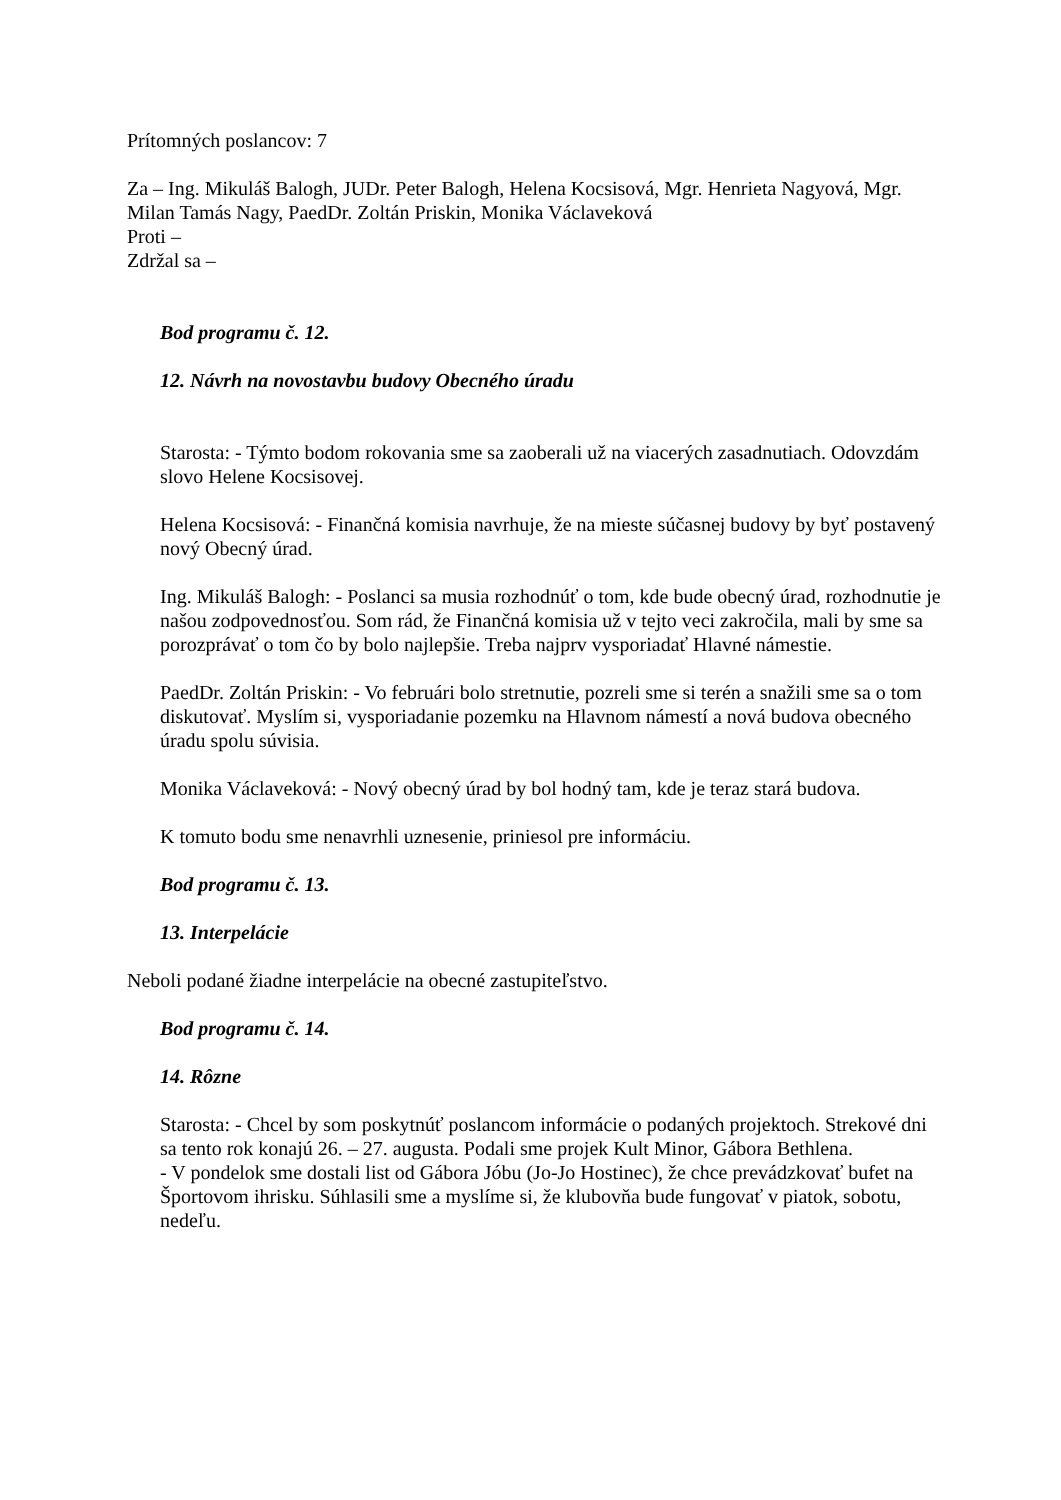Prítomných poslancov: 7
Za – Ing. Mikuláš Balogh, JUDr. Peter Balogh, Helena Kocsisová, Mgr. Henrieta Nagyová, Mgr. Milan Tamás Nagy, PaedDr. Zoltán Priskin, Monika Václaveková
Proti –
Zdržal sa –
Bod programu č. 12.
12. Návrh na novostavbu budovy Obecného úradu
Starosta: - Týmto bodom rokovania sme sa zaoberali už na viacerých zasadnutiach. Odovzdám slovo Helene Kocsisovej.
Helena Kocsisová: - Finančná komisia navrhuje, že na mieste súčasnej budovy by byť postavený nový Obecný úrad.
Ing. Mikuláš Balogh: - Poslanci sa musia rozhodnúť o tom, kde bude obecný úrad, rozhodnutie je našou zodpovednosťou. Som rád, že Finančná komisia už v tejto veci zakročila, mali by sme sa porozprávať o tom čo by bolo najlepšie. Treba najprv vysporiadať Hlavné námestie.
PaedDr. Zoltán Priskin: - Vo februári bolo stretnutie, pozreli sme si terén a snažili sme sa o tom diskutovať. Myslím si, vysporiadanie pozemku na Hlavnom námestí a nová budova obecného úradu spolu súvisia.
Monika Václaveková: - Nový obecný úrad by bol hodný tam, kde je teraz stará budova.
K tomuto bodu sme nenavrhli uznesenie, priniesol pre informáciu.
Bod programu č. 13.
13. Interpelácie
Neboli podané žiadne interpelácie na obecné zastupiteľstvo.
Bod programu č. 14.
14. Rôzne
Starosta: - Chcel by som poskytnúť poslancom informácie o podaných projektoch. Strekové dni sa tento rok konajú 26. – 27. augusta. Podali sme projek Kult Minor, Gábora Bethlena.
- V pondelok sme dostali list od Gábora Jóbu (Jo-Jo Hostinec), že chce prevádzkovať bufet na Športovom ihrisku. Súhlasili sme a myslíme si, že klubovňa bude fungovať v piatok, sobotu, nedeľu.